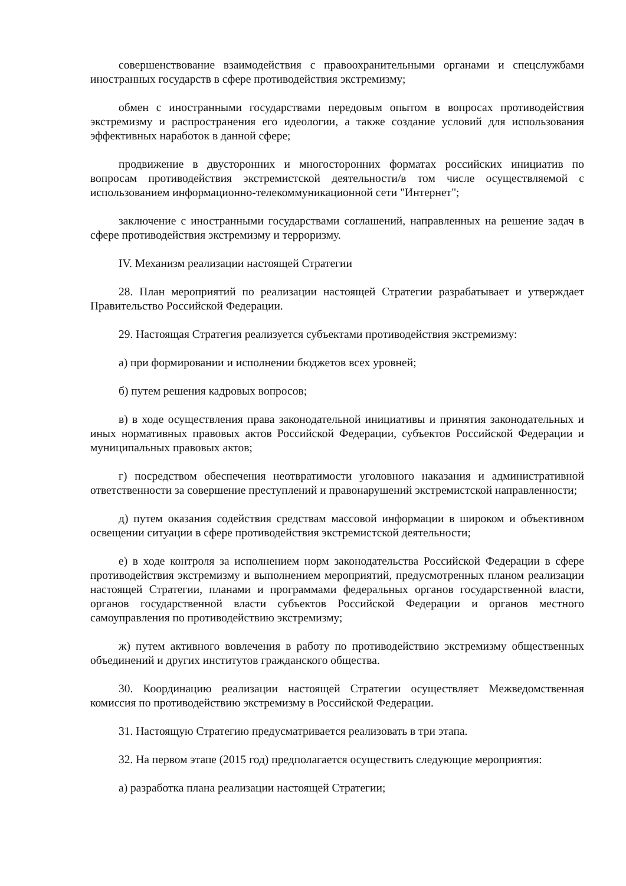совершенствование взаимодействия с правоохранительными органами и спецслужбами иностранных государств в сфере противодействия экстремизму;
обмен с иностранными государствами передовым опытом в вопросах противодействия экстремизму и распространения его идеологии, а также создание условий для использования эффективных наработок в данной сфере;
продвижение в двусторонних и многосторонних форматах российских инициатив по вопросам противодействия экстремистской деятельности/в том числе осуществляемой с использованием информационно-телекоммуникационной сети "Интернет";
заключение с иностранными государствами соглашений, направленных на решение задач в сфере противодействия экстремизму и терроризму.
IV. Механизм реализации настоящей Стратегии
28. План мероприятий по реализации настоящей Стратегии разрабатывает и утверждает Правительство Российской Федерации.
29. Настоящая Стратегия реализуется субъектами противодействия экстремизму:
а) при формировании и исполнении бюджетов всех уровней;
б) путем решения кадровых вопросов;
в) в ходе осуществления права законодательной инициативы и принятия законодательных и иных нормативных правовых актов Российской Федерации, субъектов Российской Федерации и муниципальных правовых актов;
г) посредством обеспечения неотвратимости уголовного наказания и административной ответственности за совершение преступлений и правонарушений экстремистской направленности;
д) путем оказания содействия средствам массовой информации в широком и объективном освещении ситуации в сфере противодействия экстремистской деятельности;
е) в ходе контроля за исполнением норм законодательства Российской Федерации в сфере противодействия экстремизму и выполнением мероприятий, предусмотренных планом реализации настоящей Стратегии, планами и программами федеральных органов государственной власти, органов государственной власти субъектов Российской Федерации и органов местного самоуправления по противодействию экстремизму;
ж) путем активного вовлечения в работу по противодействию экстремизму общественных объединений и других институтов гражданского общества.
30. Координацию реализации настоящей Стратегии осуществляет Межведомственная комиссия по противодействию экстремизму в Российской Федерации.
31. Настоящую Стратегию предусматривается реализовать в три этапа.
32. На первом этапе (2015 год) предполагается осуществить следующие мероприятия:
а) разработка плана реализации настоящей Стратегии;